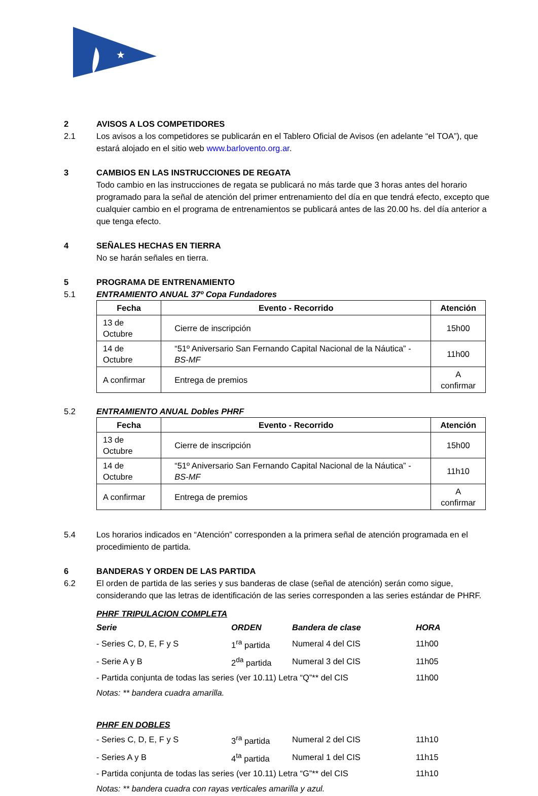★
2 AVISOS A LOS COMPETIDORES
2.1 Los avisos a los competidores se publicarán en el Tablero Oficial de Avisos (en adelante “el TOA”), que estará alojado en el sitio web www.barlovento.org.ar.
3 CAMBIOS EN LAS INSTRUCCIONES DE REGATA
Todo cambio en las instrucciones de regata se publicará no más tarde que 3 horas antes del horario programado para la señal de atención del primer entrenamiento del día en que tendrá efecto, excepto que cualquier cambio en el programa de entrenamientos se publicará antes de las 20.00 hs. del día anterior a que tenga efecto.
4 SEÑALES HECHAS EN TIERRA
No se harán señales en tierra.
5 PROGRAMA DE ENTRENAMIENTO
5.1 ENTRAMIENTO ANUAL 37º Copa Fundadores
| Fecha | Evento - Recorrido | Atención |
| --- | --- | --- |
| 13 de Octubre | Cierre de inscripción | 15h00 |
| 14 de Octubre | “51º Aniversario San Fernando Capital Nacional de la Náutica” - BS-MF | 11h00 |
| A confirmar | Entrega de premios | A confirmar |
5.2 ENTRAMIENTO ANUAL Dobles PHRF
| Fecha | Evento - Recorrido | Atención |
| --- | --- | --- |
| 13 de Octubre | Cierre de inscripción | 15h00 |
| 14 de Octubre | “51º Aniversario San Fernando Capital Nacional de la Náutica” - BS-MF | 11h10 |
| A confirmar | Entrega de premios | A confirmar |
5.4 Los horarios indicados en “Atención” corresponden a la primera señal de atención programada en el procedimiento de partida.
6 BANDERAS Y ORDEN DE LAS PARTIDA
6.2 El orden de partida de las series y sus banderas de clase (señal de atención) serán como sigue, considerando que las letras de identificación de las series corresponden a las series estándar de PHRF.
PHRF TRIPULACION COMPLETA
| Serie | ORDEN | Bandera de clase | HORA |
| - Series C, D, E, F y S | 1<sup>ra</sup> partida | Numeral 4 del CIS | 11h00 |
| - Serie A y B | 2<sup>da</sup> partida | Numeral 3 del CIS | 11h05 |
| - Partida conjunta de todas las series (ver 10.11) Letra “Q”** del CIS | | | 11h00 |
| Notas: ** bandera cuadra amarilla. | | | |
PHRF EN DOBLES
| - Series C, D, E, F y S | 3<sup>ra</sup> partida | Numeral 2 del CIS | 11h10 |
| - Series A y B | 4<sup>ta</sup> partida | Numeral 1 del CIS | 11h15 |
| - Partida conjunta de todas las series (ver 10.11) Letra “G”** del CIS | | | 11h10 |
| Notas: ** bandera cuadra con rayas verticales amarilla y azul. | | | |